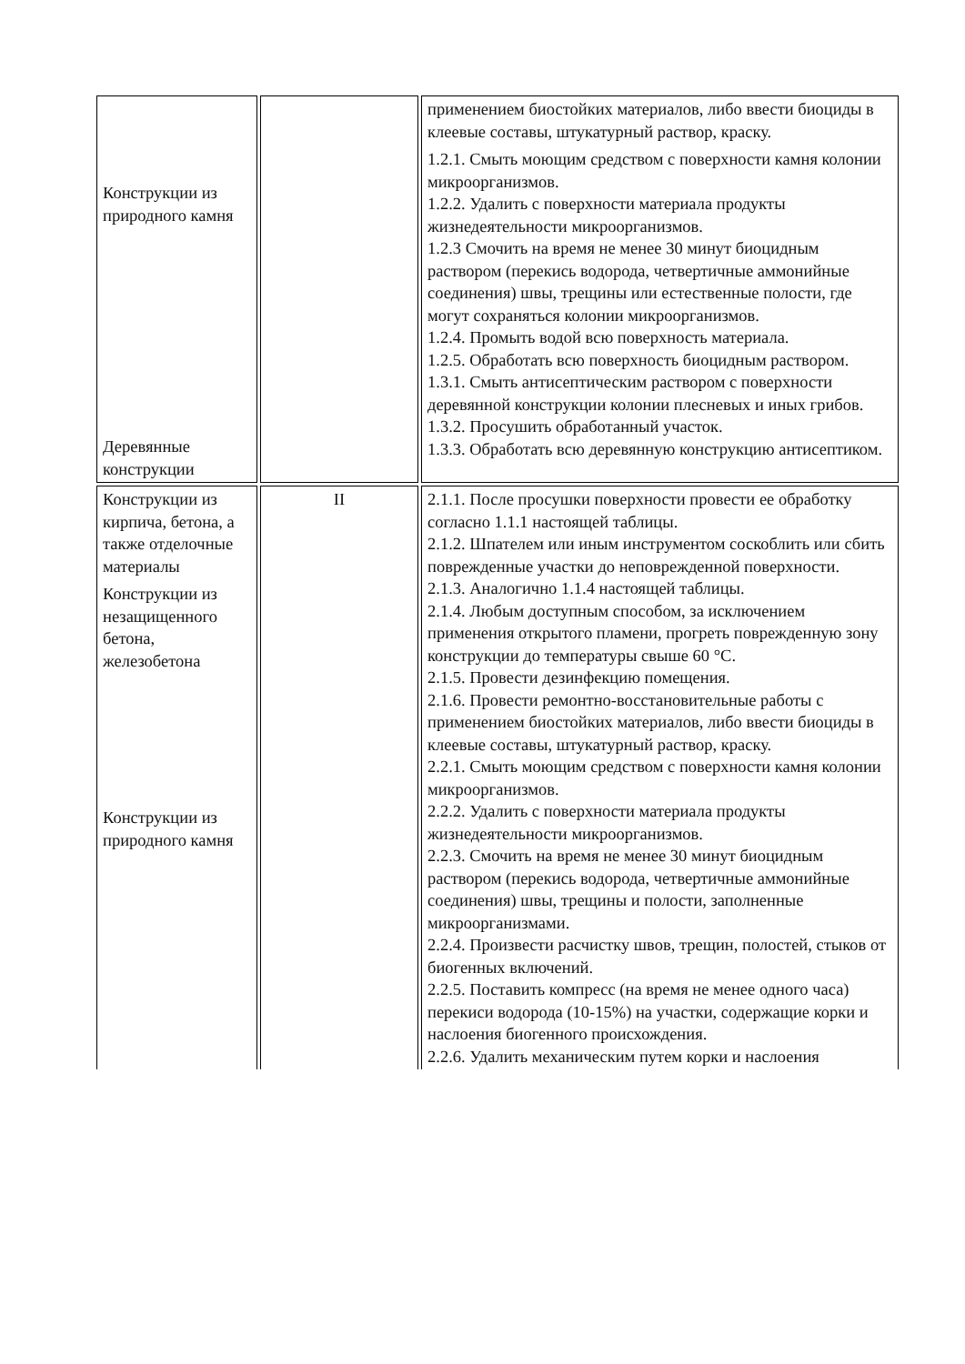| Конструкции из природного камня Деревянные конструкции | | применением биостойких материалов, либо ввести биоциды в клеевые составы, штукатурный раствор, краску. 1.2.1. Смыть моющим средством с поверхности камня колонии микроорганизмов. 1.2.2. Удалить с поверхности материала продукты жизнедеятельности микроорганизмов. 1.2.3 Смочить на время не менее 30 минут биоцидным раствором (перекись водорода, четвертичные аммонийные соединения) швы, трещины или естественные полости, где могут сохраняться колонии микроорганизмов. 1.2.4. Промыть водой всю поверхность материала. 1.2.5. Обработать всю поверхность биоцидным раствором. 1.3.1. Смыть антисептическим раствором с поверхности деревянной конструкции колонии плесневых и иных грибов. 1.3.2. Просушить обработанный участок. 1.3.3. Обработать всю деревянную конструкцию антисептиком. |
| Конструкции из кирпича, бетона, а также отделочные материалы Конструкции из незащищенного бетона, железобетона Конструкции из природного камня | II | 2.1.1. После просушки поверхности провести ее обработку согласно 1.1.1 настоящей таблицы. 2.1.2. Шпателем или иным инструментом соскоблить или сбить поврежденные участки до неповрежденной поверхности. 2.1.3. Аналогично 1.1.4 настоящей таблицы. 2.1.4. Любым доступным способом, за исключением применения открытого пламени, прогреть поврежденную зону конструкции до температуры свыше 60 °С. 2.1.5. Провести дезинфекцию помещения. 2.1.6. Провести ремонтно-восстановительные работы с применением биостойких материалов, либо ввести биоциды в клеевые составы, штукатурный раствор, краску. 2.2.1. Смыть моющим средством с поверхности камня колонии микроорганизмов. 2.2.2. Удалить с поверхности материала продукты жизнедеятельности микроорганизмов. 2.2.3. Смочить на время не менее 30 минут биоцидным раствором (перекись водорода, четвертичные аммонийные соединения) швы, трещины и полости, заполненные микроорганизмами. 2.2.4. Произвести расчистку швов, трещин, полостей, стыков от биогенных включений. 2.2.5. Поставить компресс (на время не менее одного часа) перекиси водорода (10-15%) на участки, содержащие корки и наслоения биогенного происхождения. 2.2.6. Удалить механическим путем корки и наслоения |